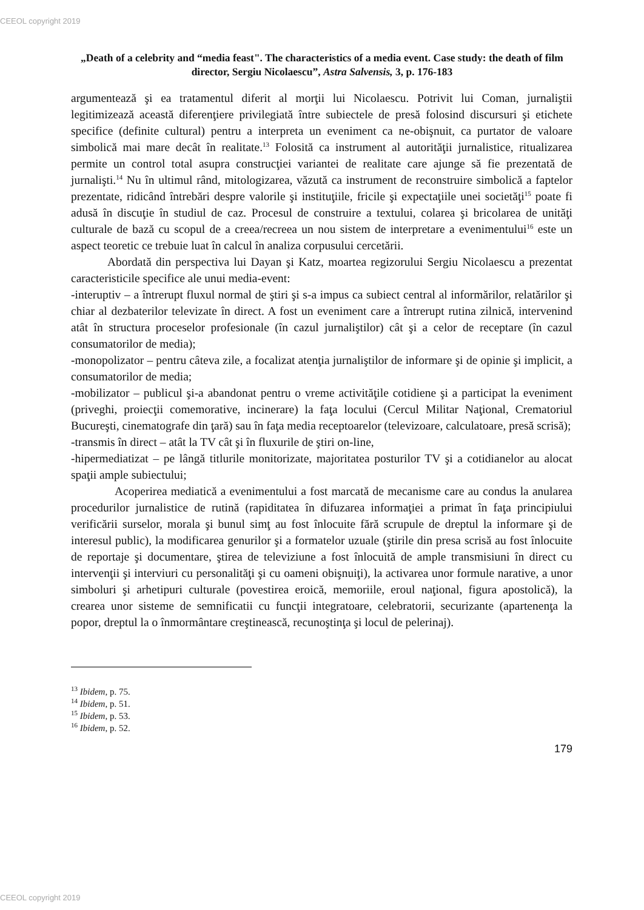CEEOL copyright 2019
„Death of a celebrity and “media feast". The characteristics of a media event. Case study: the death of film director, Sergiu Nicolaescu”, Astra Salvensis, 3, p. 176-183
argumentează şi ea tratamentul diferit al morţii lui Nicolaescu. Potrivit lui Coman, jurnaliştii legitimizează această diferenţiere privilegiată între subiectele de presă folosind discursuri şi etichete specifice (definite cultural) pentru a interpreta un eveniment ca ne-obişnuit, ca purtator de valoare simbolică mai mare decât în realitate.<sup>13</sup> Folosită ca instrument al autorităţii jurnalistice, ritualizarea permite un control total asupra construcţiei variantei de realitate care ajunge să fie prezentată de jurnalişti.<sup>14</sup> Nu în ultimul rând, mitologizarea, văzută ca instrument de reconstruire simbolică a faptelor prezentate, ridicând întrebări despre valorile şi instituţiile, fricile şi expectaţiile unei societăţi<sup>15</sup> poate fi adusă în discuţie în studiul de caz. Procesul de construire a textului, colarea şi bricolarea de unităţi culturale de bază cu scopul de a creea/recreea un nou sistem de interpretare a evenimentului<sup>16</sup> este un aspect teoretic ce trebuie luat în calcul în analiza corpusului cercetării.
Abordată din perspectiva lui Dayan şi Katz, moartea regizorului Sergiu Nicolaescu a prezentat caracteristicile specifice ale unui media-event:
-interuptiv – a întrerupt fluxul normal de ştiri şi s-a impus ca subiect central al informărilor, relatărilor şi chiar al dezbaterilor televizate în direct. A fost un eveniment care a întrerupt rutina zilnică, intervenind atât în structura proceselor profesionale (în cazul jurnaliştilor) cât şi a celor de receptare (în cazul consumatorilor de media);
-monopolizator – pentru câteva zile, a focalizat atenţia jurnaliştilor de informare şi de opinie şi implicit, a consumatorilor de media;
-mobilizator – publicul şi-a abandonat pentru o vreme activităţile cotidiene şi a participat la eveniment (priveghi, proiecţii comemorative, incinerare) la faţa locului (Cercul Militar Naţional, Crematoriul Bucureşti, cinematografe din ţară) sau în faţa media receptoarelor (televizoare, calculatoare, presă scrisă);
-transmis în direct – atât la TV cât şi în fluxurile de ştiri on-line,
-hipermediatizat – pe lângă titlurile monitorizate, majoritatea posturilor TV şi a cotidianelor au alocat spaţii ample subiectului;
Acoperirea mediatică a evenimentului a fost marcată de mecanisme care au condus la anularea procedurilor jurnalistice de rutină (rapiditatea în difuzarea informaţiei a primat în faţa principiului verificării surselor, morala şi bunul simţ au fost înlocuite fără scrupule de dreptul la informare şi de interesul public), la modificarea genurilor şi a formatelor uzuale (ştirile din presa scrisă au fost înlocuite de reportaje şi documentare, ştirea de televiziune a fost înlocuită de ample transmisiuni în direct cu intervenţii şi interviuri cu personalităţi şi cu oameni obişnuiţi), la activarea unor formule narative, a unor simboluri şi arhetipuri culturale (povestirea eroică, memoriile, eroul naţional, figura apostolică), la crearea unor sisteme de semnificatii cu funcţii integratoare, celebratorii, securizante (apartenenţa la popor, dreptul la o înmormântare creştinească, recunoştinţa şi locul de pelerinaj).
<sup>13</sup> Ibidem, p. 75.
<sup>14</sup> Ibidem, p. 51.
<sup>15</sup> Ibidem, p. 53.
<sup>16</sup> Ibidem, p. 52.
179
CEEOL copyright 2019